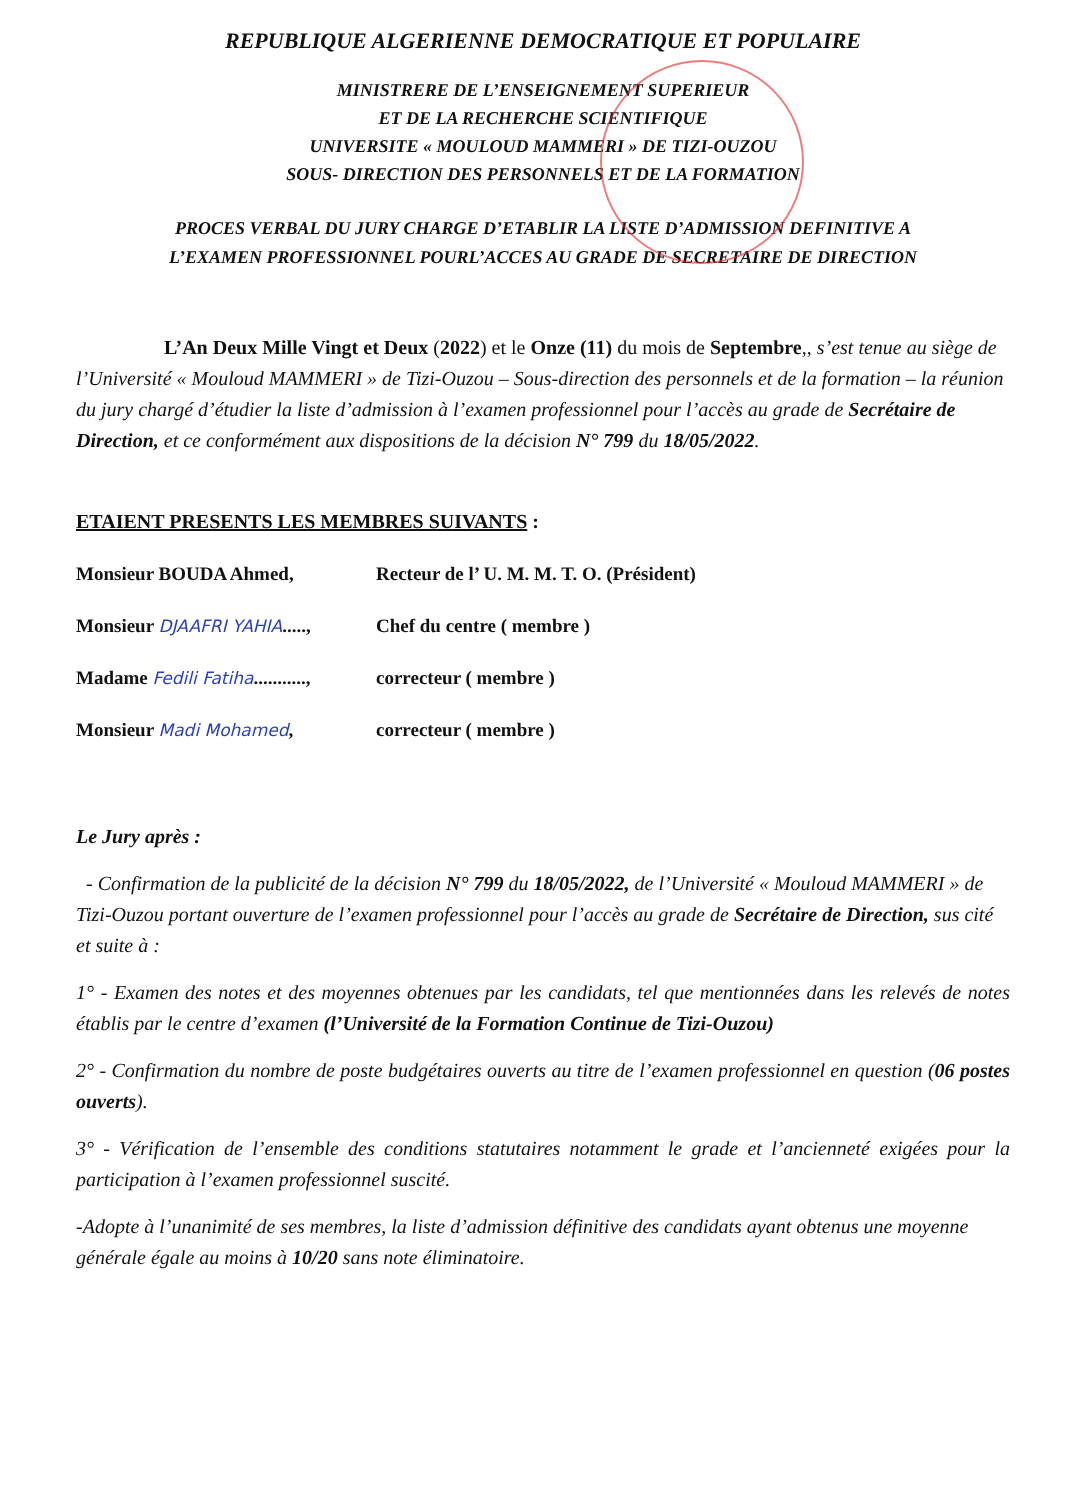REPUBLIQUE ALGERIENNE DEMOCRATIQUE ET POPULAIRE
MINISTRERE DE L’ENSEIGNEMENT SUPERIEUR
ET DE LA RECHERCHE SCIENTIFIQUE
UNIVERSITE « MOULOUD MAMMERI » DE TIZI-OUZOU
SOUS- DIRECTION DES PERSONNELS ET DE LA FORMATION
PROCES VERBAL DU JURY CHARGE D’ETABLIR LA LISTE D’ADMISSION DEFINITIVE A
L’EXAMEN PROFESSIONNEL POURL’ACCES AU GRADE DE SECRETAIRE DE DIRECTION
L’An Deux Mille Vingt et Deux (2022) et le Onze (11) du mois de Septembre,, s’est tenue au siège de l’Université « Mouloud MAMMERI » de Tizi-Ouzou – Sous-direction des personnels et de la formation – la réunion du jury chargé d’étudier la liste d’admission à l’examen professionnel pour l’accès au grade de Secrétaire de Direction, et ce conformément aux dispositions de la décision N° 799 du 18/05/2022.
ETAIENT PRESENTS LES MEMBRES SUIVANTS :
Monsieur BOUDA Ahmed, Recteur de l’ U. M. M. T. O. (Président)
Monsieur DJAAFRI YAHIA....., Chef du centre ( membre )
Madame Fedili Fatiha..........., correcteur ( membre )
Monsieur Madi Mohamed, correcteur ( membre )
Le Jury après :
- Confirmation de la publicité de la décision N° 799 du 18/05/2022, de l’Université « Mouloud MAMMERI » de Tizi-Ouzou portant ouverture de l’examen professionnel pour l’accès au grade de Secrétaire de Direction, sus cité et suite à :
1° - Examen des notes et des moyennes obtenues par les candidats, tel que mentionnées dans les relevés de notes établis par le centre d’examen (l’Université de la Formation Continue de Tizi-Ouzou)
2° - Confirmation du nombre de poste budgétaires ouverts au titre de l’examen professionnel en question (06 postes ouverts).
3° - Vérification de l’ensemble des conditions statutaires notamment le grade et l’ancienneté exigées pour la participation à l’examen professionnel suscité.
-Adopte à l’unanimité de ses membres, la liste d’admission définitive des candidats ayant obtenus une moyenne générale égale au moins à 10/20 sans note éliminatoire.